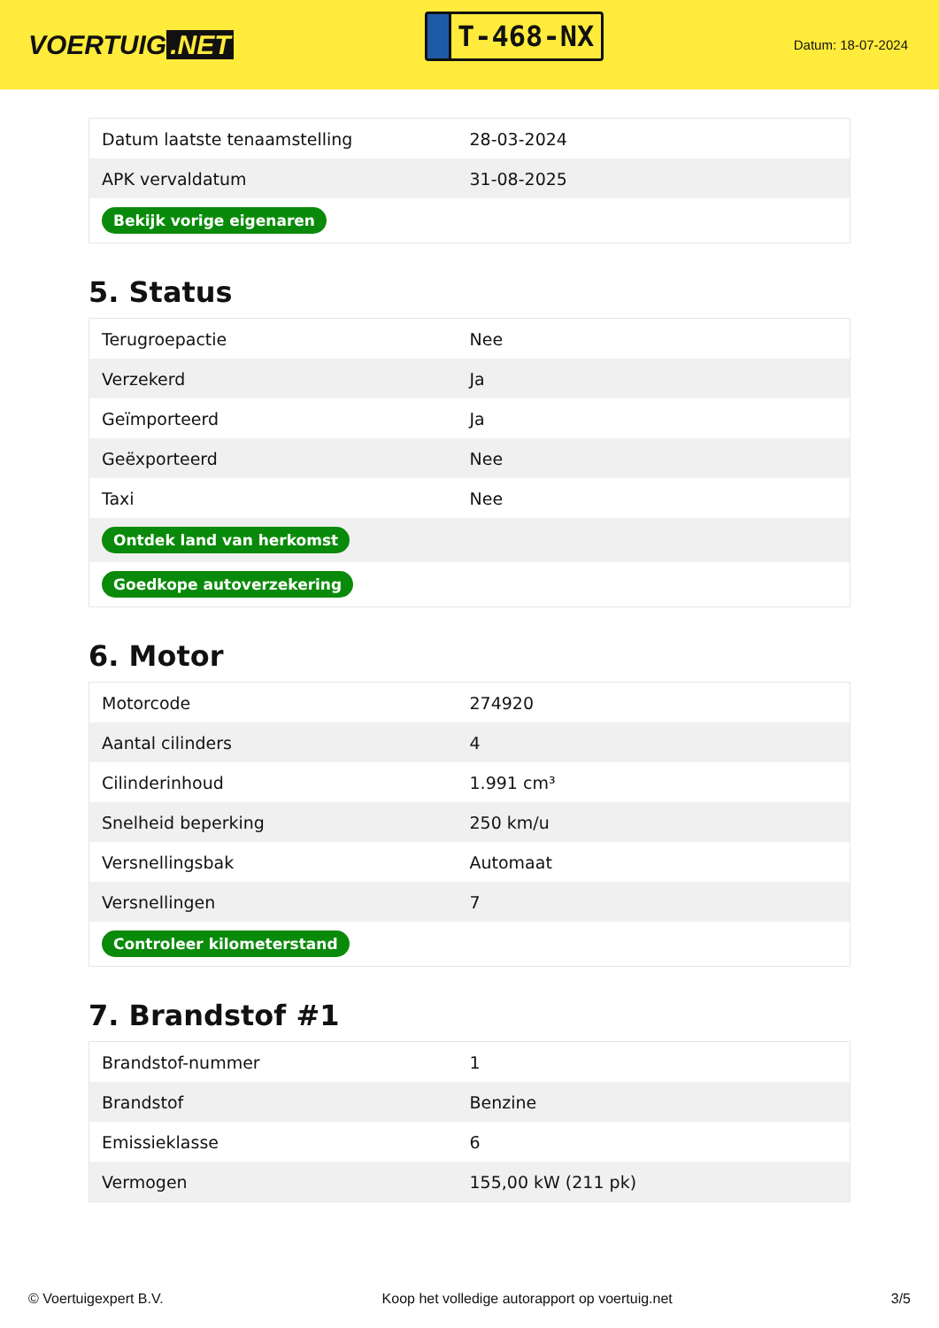VOERTUIG.NET
T-468-NX
Datum: 18-07-2024
| Datum laatste tenaamstelling | 28-03-2024 |
| APK vervaldatum | 31-08-2025 |
| Bekijk vorige eigenaren | |
5. Status
| Terugroepactie | Nee |
| Verzekerd | Ja |
| Geïmporteerd | Ja |
| Geëxporteerd | Nee |
| Taxi | Nee |
| Ontdek land van herkomst | |
| Goedkope autoverzekering | |
6. Motor
| Motorcode | 274920 |
| Aantal cilinders | 4 |
| Cilinderinhoud | 1.991 cm³ |
| Snelheid beperking | 250 km/u |
| Versnellingsbak | Automaat |
| Versnellingen | 7 |
| Controleer kilometerstand | |
7. Brandstof #1
| Brandstof-nummer | 1 |
| Brandstof | Benzine |
| Emissieklasse | 6 |
| Vermogen | 155,00 kW (211 pk) |
© Voertuigexpert B.V. Koop het volledige autorapport op voertuig.net 3/5